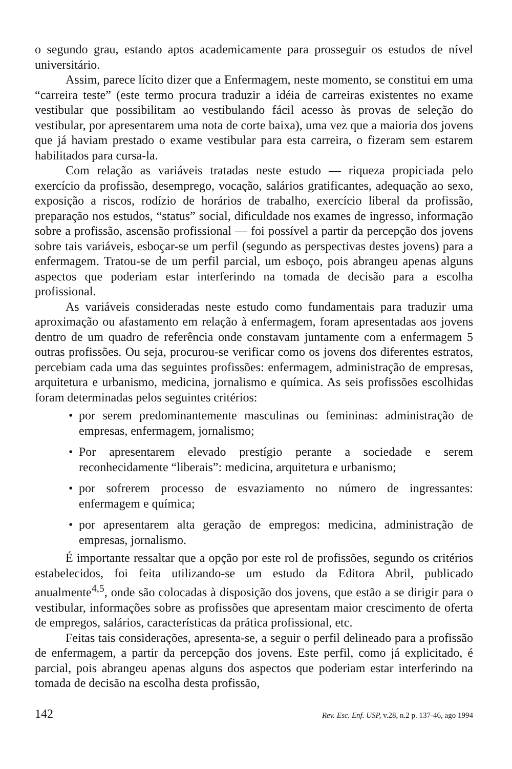o segundo grau, estando aptos academicamente para prosseguir os estudos de nível universitário.
Assim, parece lícito dizer que a Enfermagem, neste momento, se constitui em uma “carreira teste” (este termo procura traduzir a idéia de carreiras existentes no exame vestibular que possibilitam ao vestibulando fácil acesso às provas de seleção do vestibular, por apresentarem uma nota de corte baixa), uma vez que a maioria dos jovens que já haviam prestado o exame vestibular para esta carreira, o fizeram sem estarem habilitados para cursa-la.
Com relação as variáveis tratadas neste estudo — riqueza propiciada pelo exercício da profissão, desemprego, vocação, salários gratificantes, adequação ao sexo, exposição a riscos, rodízio de horários de trabalho, exercício liberal da profissão, preparação nos estudos, “status” social, dificuldade nos exames de ingresso, informação sobre a profissão, ascensão profissional — foi possível a partir da percepção dos jovens sobre tais variáveis, esboçar-se um perfil (segundo as perspectivas destes jovens) para a enfermagem. Tratou-se de um perfil parcial, um esboço, pois abrangeu apenas alguns aspectos que poderiam estar interferindo na tomada de decisão para a escolha profissional.
As variáveis consideradas neste estudo como fundamentais para traduzir uma aproximação ou afastamento em relação à enfermagem, foram apresentadas aos jovens dentro de um quadro de referência onde constavam juntamente com a enfermagem 5 outras profissões. Ou seja, procurou-se verificar como os jovens dos diferentes estratos, percebiam cada uma das seguintes profissões: enfermagem, administração de empresas, arquitetura e urbanismo, medicina, jornalismo e química. As seis profissões escolhidas foram determinadas pelos seguintes critérios:
• por serem predominantemente masculinas ou femininas: administração de empresas, enfermagem, jornalismo;
• Por apresentarem elevado prestígio perante a sociedade e serem reconhecidamente “liberais”: medicina, arquitetura e urbanismo;
• por sofrerem processo de esvaziamento no número de ingressantes: enfermagem e química;
• por apresentarem alta geração de empregos: medicina, administração de empresas, jornalismo.
É importante ressaltar que a opção por este rol de profissões, segundo os critérios estabelecidos, foi feita utilizando-se um estudo da Editora Abril, publicado anualmente<sup>4,5</sup>, onde são colocadas à disposição dos jovens, que estão a se dirigir para o vestibular, informações sobre as profissões que apresentam maior crescimento de oferta de empregos, salários, características da prática profissional, etc.
Feitas tais considerações, apresenta-se, a seguir o perfil delineado para a profissão de enfermagem, a partir da percepção dos jovens. Este perfil, como já explicitado, é parcial, pois abrangeu apenas alguns dos aspectos que poderiam estar interferindo na tomada de decisão na escolha desta profissão,
142 Rev. Esc. Enf. USP, v.28, n.2 p. 137-46, ago 1994